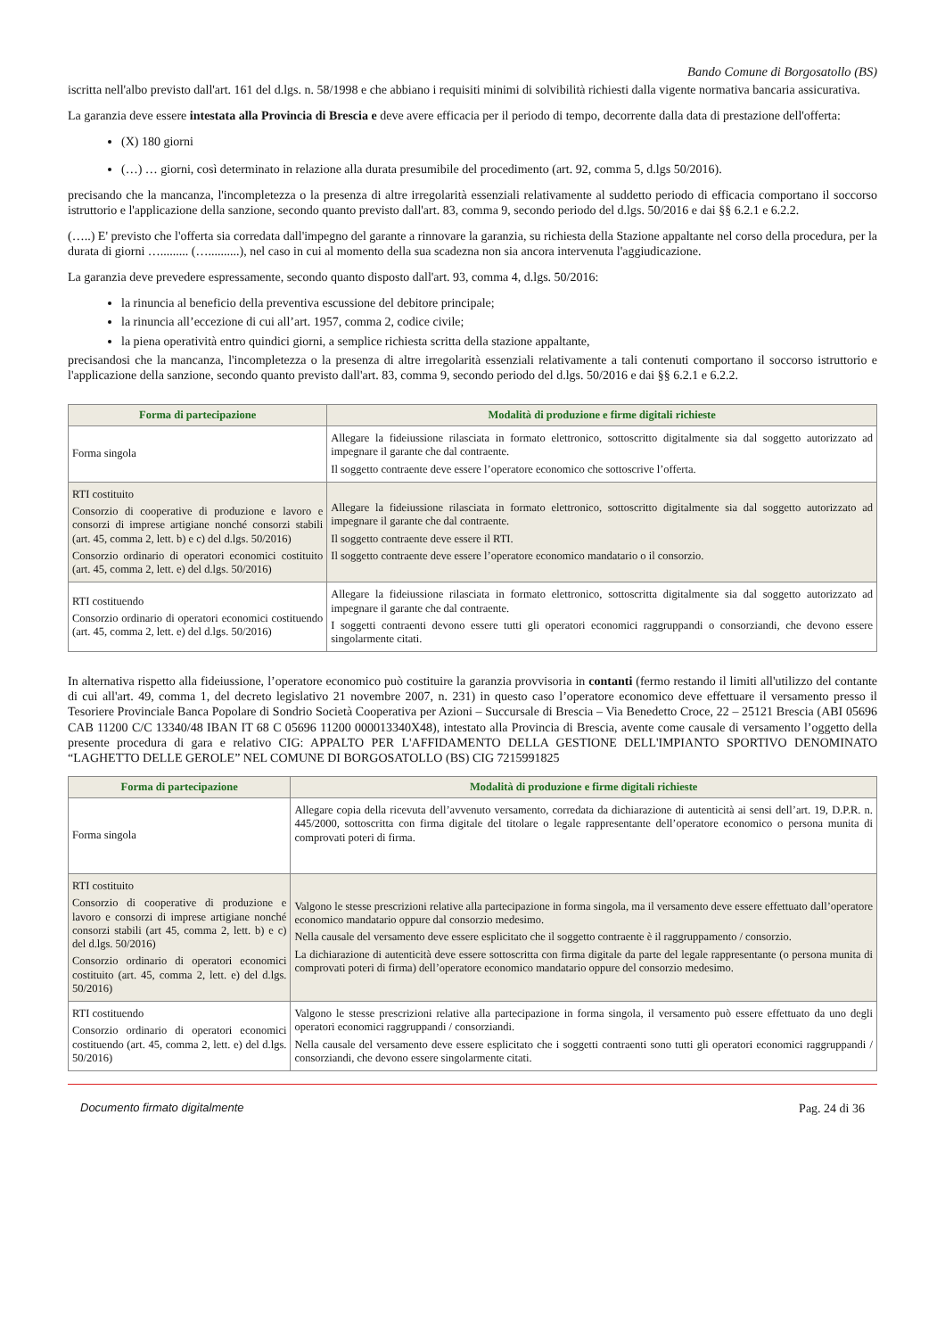Bando Comune di Borgosatollo (BS)
iscritta nell'albo previsto dall'art. 161 del d.lgs. n. 58/1998 e che abbiano i requisiti minimi di solvibilità richiesti dalla vigente normativa bancaria assicurativa.
La garanzia deve essere intestata alla Provincia di Brescia e deve avere efficacia per il periodo di tempo, decorrente dalla data di prestazione dell'offerta:
(X) 180 giorni
(…) … giorni, così determinato in relazione alla durata presumibile del procedimento (art. 92, comma 5, d.lgs 50/2016).
precisando che la mancanza, l'incompletezza o la presenza di altre irregolarità essenziali relativamente al suddetto periodo di efficacia comportano il soccorso istruttorio e l'applicazione della sanzione, secondo quanto previsto dall'art. 83, comma 9, secondo periodo del d.lgs. 50/2016 e dai §§ 6.2.1 e 6.2.2.
(…..) E' previsto che l'offerta sia corredata dall'impegno del garante a rinnovare la garanzia, su richiesta della Stazione appaltante nel corso della procedura, per la durata di giorni …......... (…..........), nel caso in cui al momento della sua scadezna non sia ancora intervenuta l'aggiudicazione.
La garanzia deve prevedere espressamente, secondo quanto disposto dall'art. 93, comma 4, d.lgs. 50/2016:
la rinuncia al beneficio della preventiva escussione del debitore principale;
la rinuncia all’eccezione di cui all’art. 1957, comma 2, codice civile;
la piena operatività entro quindici giorni, a semplice richiesta scritta della stazione appaltante,
precisandosi che la mancanza, l'incompletezza o la presenza di altre irregolarità essenziali relativamente a tali contenuti comportano il soccorso istruttorio e l'applicazione della sanzione, secondo quanto previsto dall'art. 83, comma 9, secondo periodo del d.lgs. 50/2016 e dai §§ 6.2.1 e 6.2.2.
| Forma di partecipazione | Modalità di produzione e firme digitali richieste |
| --- | --- |
| Forma singola | Allegare la fideiussione rilasciata in formato elettronico, sottoscritto digitalmente sia dal soggetto autorizzato ad impegnare il garante che dal contraente. Il soggetto contraente deve essere l’operatore economico che sottoscrive l’offerta. |
| RTI costituito Consorzio di cooperative di produzione e lavoro e consorzi di imprese artigiane nonché consorzi stabili (art. 45, comma 2, lett. b) e c) del d.lgs. 50/2016) Consorzio ordinario di operatori economici costituito (art. 45, comma 2, lett. e) del d.lgs. 50/2016) | Allegare la fideiussione rilasciata in formato elettronico, sottoscritto digitalmente sia dal soggetto autorizzato ad impegnare il garante che dal contraente. Il soggetto contraente deve essere il RTI. Il soggetto contraente deve essere l’operatore economico mandatario o il consorzio. |
| RTI costituendo Consorzio ordinario di operatori economici costituendo (art. 45, comma 2, lett. e) del d.lgs. 50/2016) | Allegare la fideiussione rilasciata in formato elettronico, sottoscritta digitalmente sia dal soggetto autorizzato ad impegnare il garante che dal contraente. I soggetti contraenti devono essere tutti gli operatori economici raggruppandi o consorziandi, che devono essere singolarmente citati. |
In alternativa rispetto alla fideiussione, l’operatore economico può costituire la garanzia provvisoria in contanti (fermo restando il limiti all'utilizzo del contante di cui all'art. 49, comma 1, del decreto legislativo 21 novembre 2007, n. 231) in questo caso l’operatore economico deve effettuare il versamento presso il Tesoriere Provinciale Banca Popolare di Sondrio Società Cooperativa per Azioni – Succursale di Brescia – Via Benedetto Croce, 22 – 25121 Brescia (ABI 05696 CAB 11200 C/C 13340/48 IBAN IT 68 C 05696 11200 000013340X48), intestato alla Provincia di Brescia, avente come causale di versamento l’oggetto della presente procedura di gara e relativo CIG: APPALTO PER L'AFFIDAMENTO DELLA GESTIONE DELL'IMPIANTO SPORTIVO DENOMINATO “LAGHETTO DELLE GEROLE” NEL COMUNE DI BORGOSATOLLO (BS) CIG 7215991825
| Forma di partecipazione | Modalità di produzione e firme digitali richieste |
| --- | --- |
| Forma singola | Allegare copia della ricevuta dell’avvenuto versamento, corredata da dichiarazione di autenticità ai sensi dell’art. 19, D.P.R. n. 445/2000, sottoscritta con firma digitale del titolare o legale rappresentante dell’operatore economico o persona munita di comprovati poteri di firma. |
| RTI costituito Consorzio di cooperative di produzione e lavoro e consorzi di imprese artigiane nonché consorzi stabili (art 45, comma 2, lett. b) e c) del d.lgs. 50/2016) Consorzio ordinario di operatori economici costituito (art. 45, comma 2, lett. e) del d.lgs. 50/2016) | Valgono le stesse prescrizioni relative alla partecipazione in forma singola, ma il versamento deve essere effettuato dall’operatore economico mandatario oppure dal consorzio medesimo. Nella causale del versamento deve essere esplicitato che il soggetto contraente è il raggruppamento / consorzio. La dichiarazione di autenticità deve essere sottoscritta con firma digitale da parte del legale rappresentante (o persona munita di comprovati poteri di firma) dell’operatore economico mandatario oppure del consorzio medesimo. |
| RTI costituendo Consorzio ordinario di operatori economici costituendo (art. 45, comma 2, lett. e) del d.lgs. 50/2016) | Valgono le stesse prescrizioni relative alla partecipazione in forma singola, il versamento può essere effettuato da uno degli operatori economici raggruppandi / consorziandi. Nella causale del versamento deve essere esplicitato che i soggetti contraenti sono tutti gli operatori economici raggruppandi / consorziandi, che devono essere singolarmente citati. |
Documento firmato digitalmente Pag. 24 di 36